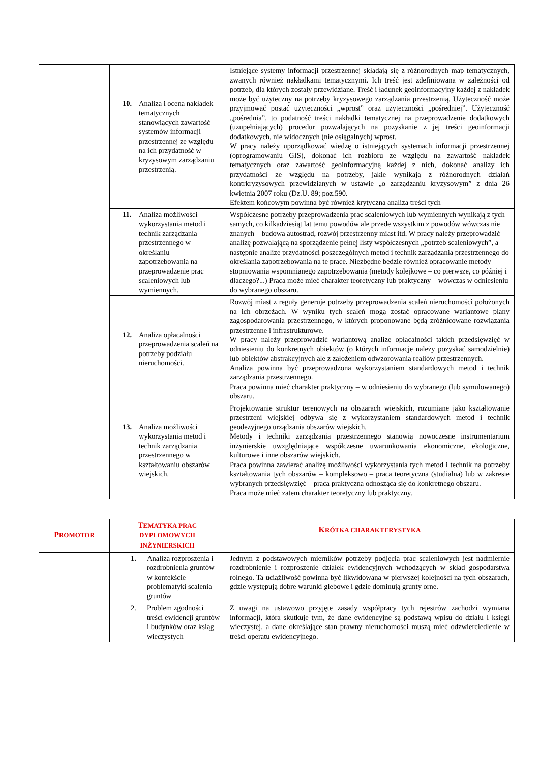| | 10. Analiza i ocena nakładek tematycznych stanowiących zawartość systemów informacji przestrzennej ze względu na ich przydatność w kryzysowym zarządzaniu przestrzenią. | Istniejące systemy informacji przestrzennej składają się z różnorodnych map tematycznych, zwanych również nakładkami tematycznymi. Ich treść jest zdefiniowana w zależności od potrzeb, dla których zostały przewidziane. Treść i ładunek geoinformacyjny każdej z nakładek może być użyteczny na potrzeby kryzysowego zarządzania przestrzenią. Użyteczność może przyjmować postać użyteczności „wprost” oraz użyteczności „pośredniej”. Użyteczność „pośrednia”, to podatność treści nakładki tematycznej na przeprowadzenie dodatkowych (uzupełniających) procedur pozwalających na pozyskanie z jej treści geoinformacji dodatkowych, nie widocznych (nie osiągalnych) wprost. W pracy należy uporządkować wiedzę o istniejących systemach informacji przestrzennej (oprogramowaniu GIS), dokonać ich rozbioru ze względu na zawartość nakładek tematycznych oraz zawartość geoinformacyjną każdej z nich, dokonać analizy ich przydatności ze względu na potrzeby, jakie wynikają z różnorodnych działań kontrkryzysowych przewidzianych w ustawie „o zarządzaniu kryzysowym” z dnia 26 kwietnia 2007 roku (Dz.U. 89; poz.590. Efektem końcowym powinna być również krytyczna analiza treści tych |
| | 11. Analiza możliwości wykorzystania metod i technik zarządzania przestrzennego w określaniu zapotrzebowania na przeprowadzenie prac scaleniowych lub wymiennych. | Współczesne potrzeby przeprowadzenia prac scaleniowych lub wymiennych wynikają z tych samych, co kilkadziesiąt lat temu powodów ale przede wszystkim z powodów wówczas nie znanych – budowa autostrad, rozwój przestrzenny miast itd. W pracy należy przeprowadzić analizę pozwalającą na sporządzenie pełnej listy współczesnych „potrzeb scaleniowych”, a następnie analizę przydatności poszczególnych metod i technik zarządzania przestrzennego do określania zapotrzebowania na te prace. Niezbędne będzie również opracowanie metody stopniowania wspomnianego zapotrzebowania (metody kolejkowe – co pierwsze, co później i dlaczego?...) Praca może mieć charakter teoretyczny lub praktyczny – wówczas w odniesieniu do wybranego obszaru. |
| | 12. Analiza opłacalności przeprowadzenia scaleń na potrzeby podziału nieruchomości. | Rozwój miast z reguły generuje potrzeby przeprowadzenia scaleń nieruchomości położonych na ich obrzeżach. W wyniku tych scaleń mogą zostać opracowane wariantowe plany zagospodarowania przestrzennego, w których proponowane będą zróżnicowane rozwiązania przestrzenne i infrastrukturowe. W pracy należy przeprowadzić wariantową analizę opłacalności takich przedsięwzięć w odniesieniu do konkretnych obiektów (o których informacje należy pozyskać samodzielnie) lub obiektów abstrakcyjnych ale z założeniem odwzorowania realiów przestrzennych. Analiza powinna być przeprowadzona wykorzystaniem standardowych metod i technik zarządzania przestrzennego. Praca powinna mieć charakter praktyczny – w odniesieniu do wybranego (lub symulowanego) obszaru. |
| | 13. Analiza możliwości wykorzystania metod i technik zarządzania przestrzennego w kształtowaniu obszarów wiejskich. | Projektowanie struktur terenowych na obszarach wiejskich, rozumiane jako kształtowanie przestrzeni wiejskiej odbywa się z wykorzystaniem standardowych metod i technik geodezyjnego urządzania obszarów wiejskich. Metody i techniki zarządzania przestrzennego stanowią nowoczesne instrumentarium inżynierskie uwzględniające współczesne uwarunkowania ekonomiczne, ekologiczne, kulturowe i inne obszarów wiejskich. Praca powinna zawierać analizę możliwości wykorzystania tych metod i technik na potrzeby kształtowania tych obszarów – kompleksowo – praca teoretyczna (studialna) lub w zakresie wybranych przedsięwzięć – praca praktyczna odnosząca się do konkretnego obszaru. Praca może mieć zatem charakter teoretyczny lub praktyczny. |
| P ROMOTOR | T EMATYKA PRAC DYPLOMOWYCH INŻYNIERSKICH | K RÓTKA CHARAKTERYSTYKA |
| --- | --- | --- |
| | 1. Analiza rozproszenia i rozdrobnienia gruntów w kontekście problematyki scalenia gruntów | Jednym z podstawowych mierników potrzeby podjęcia prac scaleniowych jest nadmiernie rozdrobnienie i rozproszenie działek ewidencyjnych wchodzących w skład gospodarstwa rolnego. Ta uciążliwość powinna być likwidowana w pierwszej kolejności na tych obszarach, gdzie występują dobre warunki glebowe i gdzie dominują grunty orne. |
| | 2. Problem zgodności treści ewidencji gruntów i budynków oraz ksiąg wieczystych | Z uwagi na ustawowo przyjęte zasady współpracy tych rejestrów zachodzi wymiana informacji, która skutkuje tym, że dane ewidencyjne są podstawą wpisu do działu I księgi wieczystej, a dane określające stan prawny nieruchomości muszą mieć odzwierciedlenie w treści operatu ewidencyjnego. |